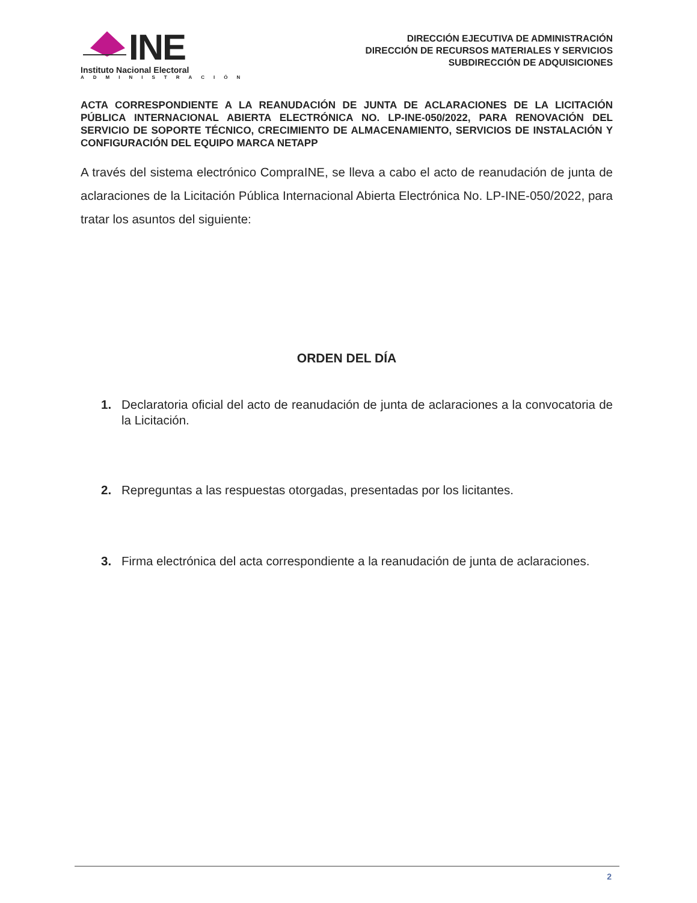INE
Instituto Nacional Electoral
ADMINISTRACIÓN
DIRECCIÓN EJECUTIVA DE ADMINISTRACIÓN
DIRECCIÓN DE RECURSOS MATERIALES Y SERVICIOS
SUBDIRECCIÓN DE ADQUISICIONES
ACTA CORRESPONDIENTE A LA REANUDACIÓN DE JUNTA DE ACLARACIONES DE LA LICITACIÓN PÚBLICA INTERNACIONAL ABIERTA ELECTRÓNICA NO. LP-INE-050/2022, PARA RENOVACIÓN DEL SERVICIO DE SOPORTE TÉCNICO, CRECIMIENTO DE ALMACENAMIENTO, SERVICIOS DE INSTALACIÓN Y CONFIGURACIÓN DEL EQUIPO MARCA NETAPP
A través del sistema electrónico CompraINE, se lleva a cabo el acto de reanudación de junta de aclaraciones de la Licitación Pública Internacional Abierta Electrónica No. LP-INE-050/2022, para tratar los asuntos del siguiente:
ORDEN DEL DÍA
1. Declaratoria oficial del acto de reanudación de junta de aclaraciones a la convocatoria de la Licitación.
2. Repreguntas a las respuestas otorgadas, presentadas por los licitantes.
3. Firma electrónica del acta correspondiente a la reanudación de junta de aclaraciones.
2